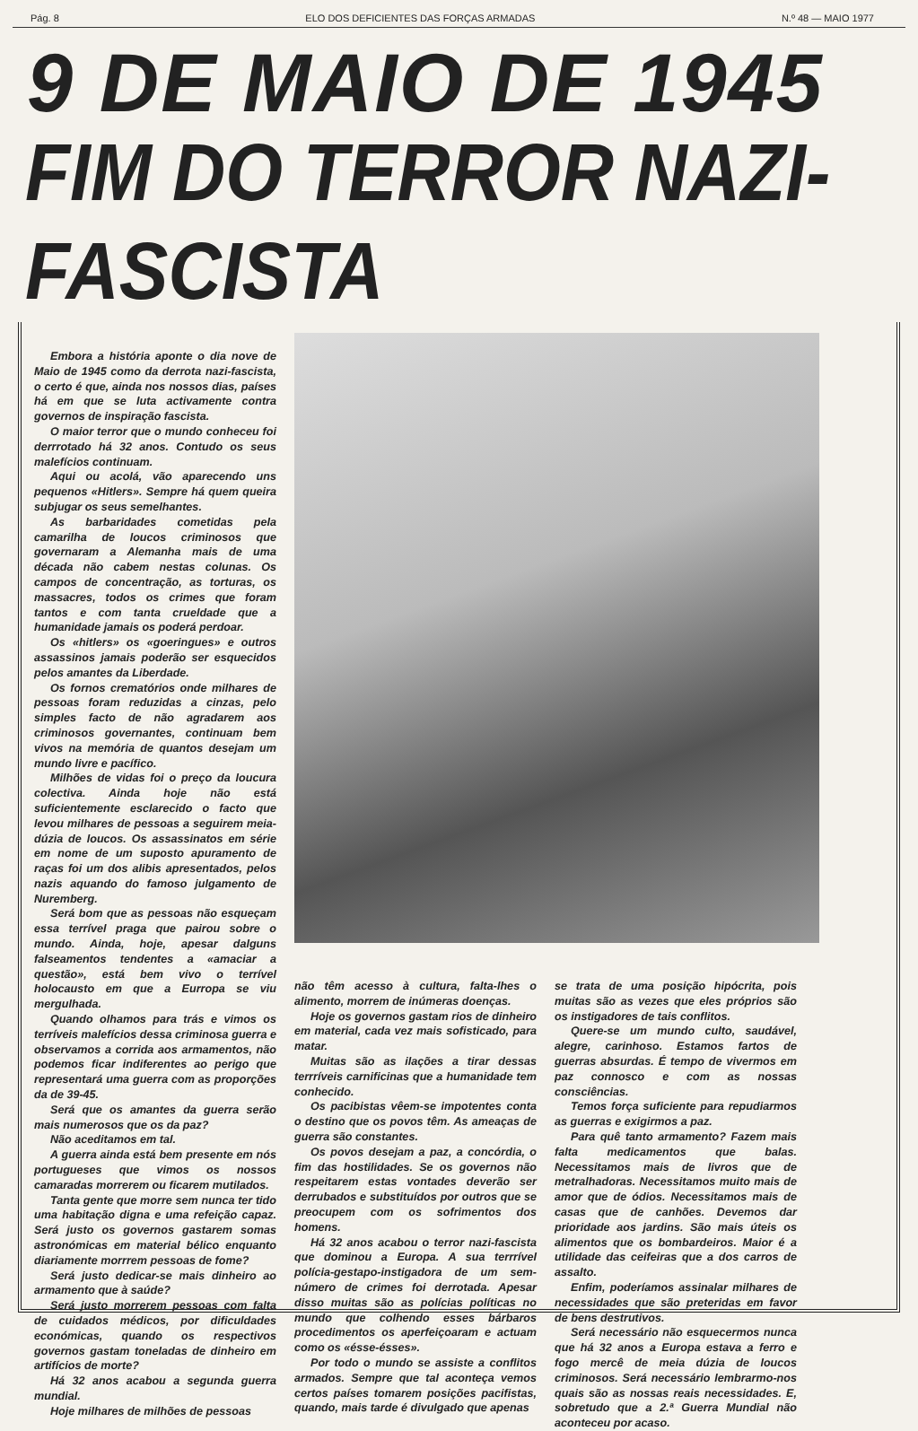Pág. 8 ELO DOS DEFICIENTES DAS FORÇAS ARMADAS N.º 48 — MAIO 1977
9 DE MAIO DE 1945
FIM DO TERROR NAZI-FASCISTA
Embora a história aponte o dia nove de Maio de 1945 como da derrota nazi-fascista, o certo é que, ainda nos nossos dias, países há em que se luta activamente contra governos de inspiração fascista.
O maior terror que o mundo conheceu foi derrrotado há 32 anos. Contudo os seus malefícios continuam.
Aqui ou acolá, vão aparecendo uns pequenos «Hitlers». Sempre há quem queira subjugar os seus semelhantes.
As barbaridades cometidas pela camarilha de loucos criminosos que governaram a Alemanha mais de uma década não cabem nestas colunas. Os campos de concentração, as torturas, os massacres, todos os crimes que foram tantos e com tanta crueldade que a humanidade jamais os poderá perdoar.
Os «hitlers» os «goeringues» e outros assassinos jamais poderão ser esquecidos pelos amantes da Liberdade.
Os fornos crematórios onde milhares de pessoas foram reduzidas a cinzas, pelo simples facto de não agradarem aos criminosos governantes, continuam bem vivos na memória de quantos desejam um mundo livre e pacífico.
Milhões de vidas foi o preço da loucura colectiva. Ainda hoje não está suficientemente esclarecido o facto que levou milhares de pessoas a seguirem meia-dúzia de loucos. Os assassinatos em série em nome de um suposto apuramento de raças foi um dos alibis apresentados, pelos nazis aquando do famoso julgamento de Nuremberg.
Será bom que as pessoas não esqueçam essa terrível praga que pairou sobre o mundo. Ainda, hoje, apesar dalguns falseamentos tendentes a «amaciar a questão», está bem vivo o terrível holocausto em que a Eurropa se viu mergulhada.
Quando olhamos para trás e vimos os terríveis malefícios dessa criminosa guerra e observamos a corrida aos armamentos, não podemos ficar indiferentes ao perigo que representará uma guerra com as proporções da de 39-45.
Será que os amantes da guerra serão mais numerosos que os da paz?
Não aceditamos em tal.
A guerra ainda está bem presente em nós portugueses que vimos os nossos camaradas morrerem ou ficarem mutilados.
Tanta gente que morre sem nunca ter tido uma habitação digna e uma refeição capaz. Será justo os governos gastarem somas astronómicas em material bélico enquanto diariamente morrrem pessoas de fome?
Será justo dedicar-se mais dinheiro ao armamento que à saúde?
Será justo morrerem pessoas com falta de cuidados médicos, por dificuldades económicas, quando os respectivos governos gastam toneladas de dinheiro em artifícios de morte?
Há 32 anos acabou a segunda guerra mundial.
Hoje milhares de milhões de pessoas
não têm acesso à cultura, falta-lhes o alimento, morrem de inúmeras doenças.
Hoje os governos gastam rios de dinheiro em material, cada vez mais sofisticado, para matar.
Muitas são as ilações a tirar dessas terrríveis carnificinas que a humanidade tem conhecido.
Os pacibistas vêem-se impotentes conta o destino que os povos têm. As ameaças de guerra são constantes.
Os povos desejam a paz, a concórdia, o fim das hostilidades. Se os governos não respeitarem estas vontades deverão ser derrubados e substituídos por outros que se preocupem com os sofrimentos dos homens.
Há 32 anos acabou o terror nazi-fascista que dominou a Europa. A sua terrrível polícia-gestapo-instigadora de um sem-número de crimes foi derrotada. Apesar disso muitas são as polícias políticas no mundo que colhendo esses bárbaros procedimentos os aperfeiçoaram e actuam como os «ésse-ésses».
Por todo o mundo se assiste a conflitos armados. Sempre que tal aconteça vemos certos países tomarem posições pacifistas, quando, mais tarde é divulgado que apenas
se trata de uma posição hipócrita, pois muitas são as vezes que eles próprios são os instigadores de tais conflitos.
Quere-se um mundo culto, saudável, alegre, carinhoso. Estamos fartos de guerras absurdas. É tempo de vivermos em paz connosco e com as nossas consciências.
Temos força suficiente para repudiarmos as guerras e exigirmos a paz.
Para quê tanto armamento? Fazem mais falta medicamentos que balas. Necessitamos mais de livros que de metralhadoras. Necessitamos muito mais de amor que de ódios. Necessitamos mais de casas que de canhões. Devemos dar prioridade aos jardins. São mais úteis os alimentos que os bombardeiros. Maior é a utilidade das ceifeiras que a dos carros de assalto.
Enfim, poderíamos assinalar milhares de necessidades que são preteridas em favor de bens destrutivos.
Será necessário não esquecermos nunca que há 32 anos a Europa estava a ferro e fogo mercê de meia dúzia de loucos criminosos. Será necessário lembrarmo-nos quais são as nossas reais necessidades. E, sobretudo que a 2.ª Guerra Mundial não aconteceu por acaso.